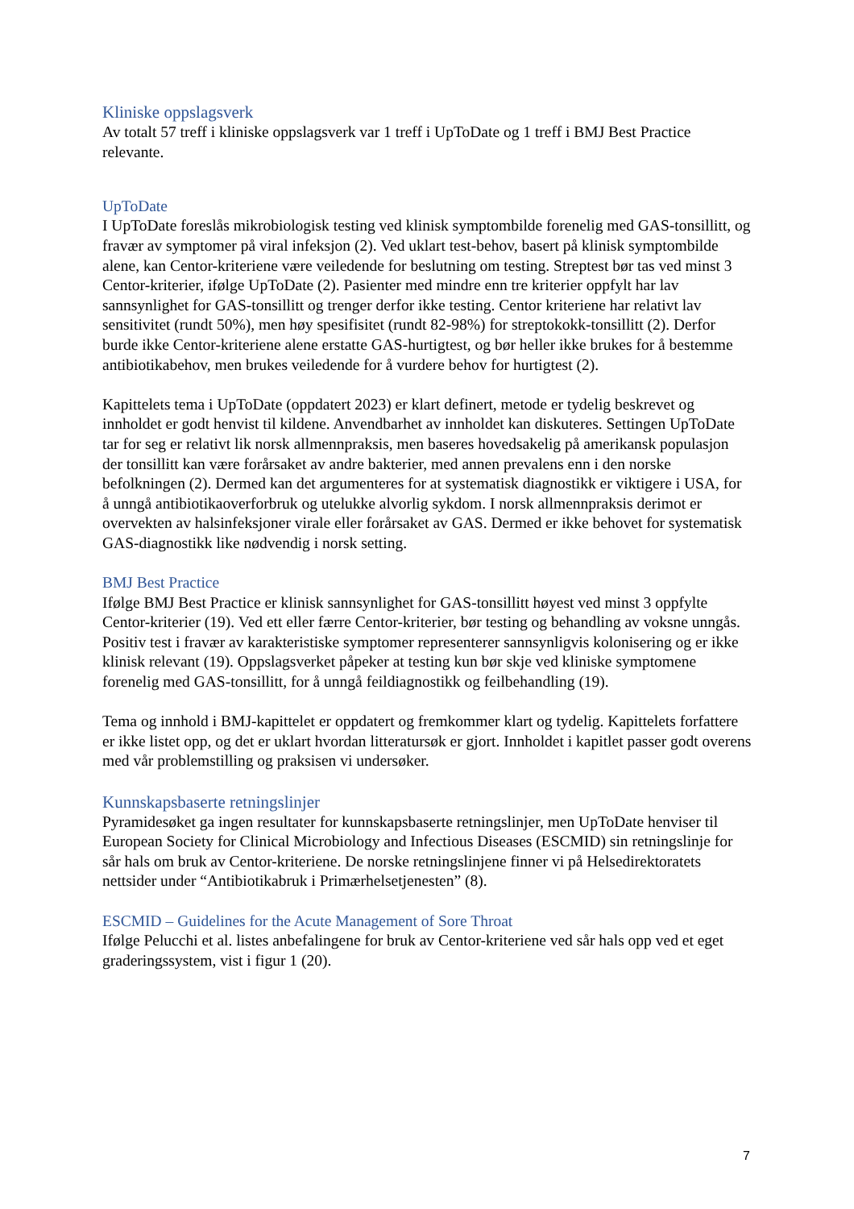Kliniske oppslagsverk
Av totalt 57 treff i kliniske oppslagsverk var 1 treff i UpToDate og 1 treff i BMJ Best Practice relevante.
UpToDate
I UpToDate foreslås mikrobiologisk testing ved klinisk symptombilde forenelig med GAS-tonsillitt, og fravær av symptomer på viral infeksjon (2). Ved uklart test-behov, basert på klinisk symptombilde alene, kan Centor-kriteriene være veiledende for beslutning om testing. Streptest bør tas ved minst 3 Centor-kriterier, ifølge UpToDate (2). Pasienter med mindre enn tre kriterier oppfylt har lav sannsynlighet for GAS-tonsillitt og trenger derfor ikke testing. Centor kriteriene har relativt lav sensitivitet (rundt 50%), men høy spesifisitet (rundt 82-98%) for streptokokk-tonsillitt (2). Derfor burde ikke Centor-kriteriene alene erstatte GAS-hurtigtest, og bør heller ikke brukes for å bestemme antibiotikabehov, men brukes veiledende for å vurdere behov for hurtigtest (2).
Kapittelets tema i UpToDate (oppdatert 2023) er klart definert, metode er tydelig beskrevet og innholdet er godt henvist til kildene. Anvendbarhet av innholdet kan diskuteres. Settingen UpToDate tar for seg er relativt lik norsk allmennpraksis, men baseres hovedsakelig på amerikansk populasjon der tonsillitt kan være forårsaket av andre bakterier, med annen prevalens enn i den norske befolkningen (2). Dermed kan det argumenteres for at systematisk diagnostikk er viktigere i USA, for å unngå antibiotikaoverforbruk og utelukke alvorlig sykdom. I norsk allmennpraksis derimot er overvekten av halsinfeksjoner virale eller forårsaket av GAS. Dermed er ikke behovet for systematisk GAS-diagnostikk like nødvendig i norsk setting.
BMJ Best Practice
Ifølge BMJ Best Practice er klinisk sannsynlighet for GAS-tonsillitt høyest ved minst 3 oppfylte Centor-kriterier (19). Ved ett eller færre Centor-kriterier, bør testing og behandling av voksne unngås. Positiv test i fravær av karakteristiske symptomer representerer sannsynligvis kolonisering og er ikke klinisk relevant (19). Oppslagsverket påpeker at testing kun bør skje ved kliniske symptomene forenelig med GAS-tonsillitt, for å unngå feildiagnostikk og feilbehandling (19).
Tema og innhold i BMJ-kapittelet er oppdatert og fremkommer klart og tydelig. Kapittelets forfattere er ikke listet opp, og det er uklart hvordan litteratursøk er gjort. Innholdet i kapitlet passer godt overens med vår problemstilling og praksisen vi undersøker.
Kunnskapsbaserte retningslinjer
Pyramidesøket ga ingen resultater for kunnskapsbaserte retningslinjer, men UpToDate henviser til European Society for Clinical Microbiology and Infectious Diseases (ESCMID) sin retningslinje for sår hals om bruk av Centor-kriteriene. De norske retningslinjene finner vi på Helsedirektoratets nettsider under “Antibiotikabruk i Primærhelsetjenesten” (8).
ESCMID – Guidelines for the Acute Management of Sore Throat
Ifølge Pelucchi et al. listes anbefalingene for bruk av Centor-kriteriene ved sår hals opp ved et eget graderingssystem, vist i figur 1 (20).
7